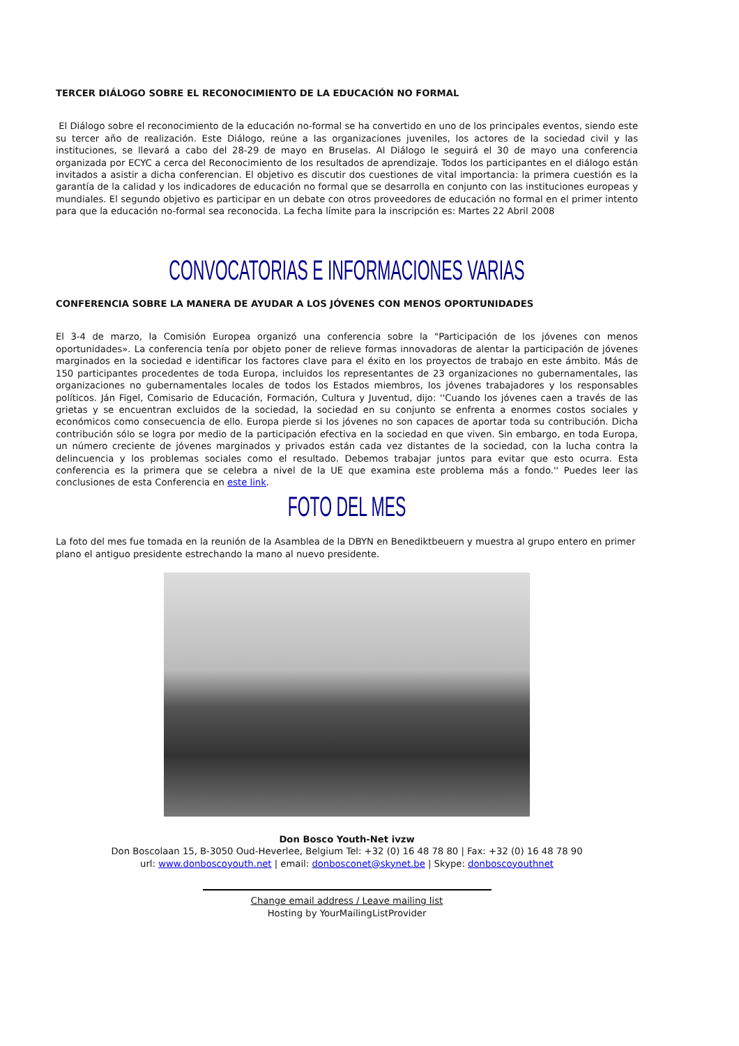TERCER DIÁLOGO SOBRE EL RECONOCIMIENTO DE LA EDUCACIÓN NO FORMAL
El Diálogo sobre el reconocimiento de la educación no-formal se ha convertido en uno de los principales eventos, siendo este su tercer año de realización. Este Diálogo, reúne a las organizaciones juveniles, los actores de la sociedad civil y las instituciones, se llevará a cabo del 28-29 de mayo en Bruselas. Al Diálogo le seguirá el 30 de mayo una conferencia organizada por ECYC a cerca del Reconocimiento de los resultados de aprendizaje. Todos los participantes en el diálogo están invitados a asistir a dicha conferencian. El objetivo es discutir dos cuestiones de vital importancia: la primera cuestión es la garantía de la calidad y los indicadores de educación no formal que se desarrolla en conjunto con las instituciones europeas y mundiales. El segundo objetivo es participar en un debate con otros proveedores de educación no formal en el primer intento para que la educación no-formal sea reconocida. La fecha límite para la inscripción es: Martes 22 Abril 2008
CONVOCATORIAS E INFORMACIONES VARIAS
CONFERENCIA SOBRE LA MANERA DE AYUDAR A LOS JÓVENES CON MENOS OPORTUNIDADES
El 3-4 de marzo, la Comisión Europea organizó una conferencia sobre la "Participación de los jóvenes con menos oportunidades». La conferencia tenía por objeto poner de relieve formas innovadoras de alentar la participación de jóvenes marginados en la sociedad e identificar los factores clave para el éxito en los proyectos de trabajo en este ámbito. Más de 150 participantes procedentes de toda Europa, incluidos los representantes de 23 organizaciones no gubernamentales, las organizaciones no gubernamentales locales de todos los Estados miembros, los jóvenes trabajadores y los responsables políticos. Ján Figel, Comisario de Educación, Formación, Cultura y Juventud, dijo: ''Cuando los jóvenes caen a través de las grietas y se encuentran excluidos de la sociedad, la sociedad en su conjunto se enfrenta a enormes costos sociales y económicos como consecuencia de ello. Europa pierde si los jóvenes no son capaces de aportar toda su contribución. Dicha contribución sólo se logra por medio de la participación efectiva en la sociedad en que viven. Sin embargo, en toda Europa, un número creciente de jóvenes marginados y privados están cada vez distantes de la sociedad, con la lucha contra la delincuencia y los problemas sociales como el resultado. Debemos trabajar juntos para evitar que esto ocurra. Esta conferencia es la primera que se celebra a nivel de la UE que examina este problema más a fondo.'' Puedes leer las conclusiones de esta Conferencia en este link.
FOTO DEL MES
La foto del mes fue tomada en la reunión de la Asamblea de la DBYN en Benediktbeuern y muestra al grupo entero en primer plano el antiguo presidente estrechando la mano al nuevo presidente.
Don Bosco Youth-Net ivzw
Don Boscolaan 15, B-3050 Oud-Heverlee, Belgium Tel: +32 (0) 16 48 78 80 | Fax: +32 (0) 16 48 78 90
url: www.donboscoyouth.net | email: donbosconet@skynet.be | Skype: donboscoyouthnet
Change email address / Leave mailing list
Hosting by YourMailingListProvider